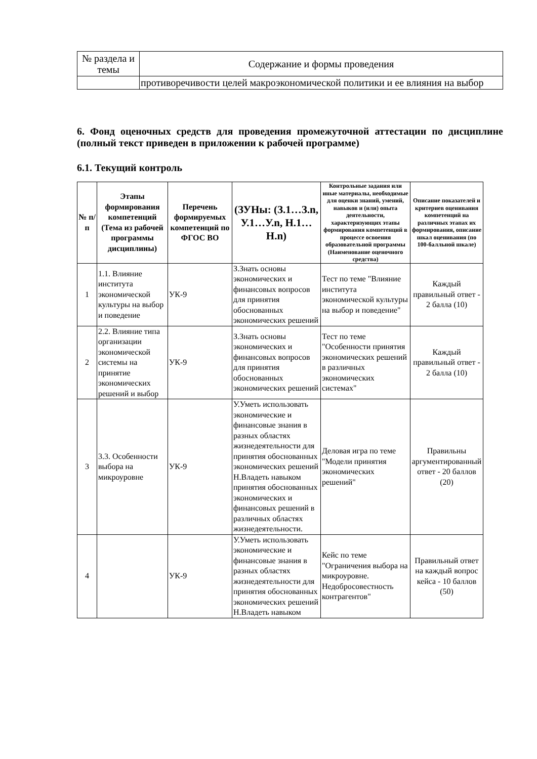| № раздела и темы | Содержание и формы проведения |
| | противоречивости целей макроэкономической политики и ее влияния на выбор |
6. Фонд оценочных средств для проведения промежуточной аттестации по дисциплине (полный текст приведен в приложении к рабочей программе)
6.1. Текущий контроль
| № п/п | Этапы формирования компетенций (Тема из рабочей программы дисциплины) | Перечень формируемых компетенций по ФГОС ВО | (ЗУНы: (З.1…З.n, У.1…У.n, Н.1…Н.n) | Контрольные задания или иные материалы, необходимые для оценки знаний, умений, навыков и (или) опыта деятельности, характеризующих этапы формирования компетенций в процессе освоения образовательной программы (Наименование оценочного средства) | Описание показателей и критериев оценивания компетенций на различных этапах их формирования, описание шкал оценивания (по 100-балльной шкале) |
| --- | --- | --- | --- | --- | --- |
| 1 | 1.1. Влияние института экономической культуры на выбор и поведение | УК-9 | З.Знать основы экономических и финансовых вопросов для принятия обоснованных экономических решений | Тест по теме "Влияние института экономической культуры на выбор и поведение" | Каждый правильный ответ - 2 балла (10) |
| 2 | 2.2. Влияние типа организации экономической системы на принятие экономических решений и выбор | УК-9 | З.Знать основы экономических и финансовых вопросов для принятия обоснованных экономических решений | Тест по теме "Особенности принятия экономических решений в различных экономических системах" | Каждый правильный ответ - 2 балла (10) |
| 3 | 3.3. Особенности выбора на микроуровне | УК-9 | У.Уметь использовать экономические и финансовые знания в разных областях жизнедеятельности для принятия обоснованных экономических решений Н.Владеть навыком принятия обоснованных экономических и финансовых решений в различных областях жизнедеятельности. | Деловая игра по теме "Модели принятия экономических решений" | Правильны аргументированный ответ - 20 баллов (20) |
| 4 | | УК-9 | У.Уметь использовать экономические и финансовые знания в разных областях жизнедеятельности для принятия обоснованных экономических решений Н.Владеть навыком | Кейс по теме "Ограничения выбора на микроуровне. Недобросовестность контрагентов" | Правильный ответ на каждый вопрос кейса - 10 баллов (50) |